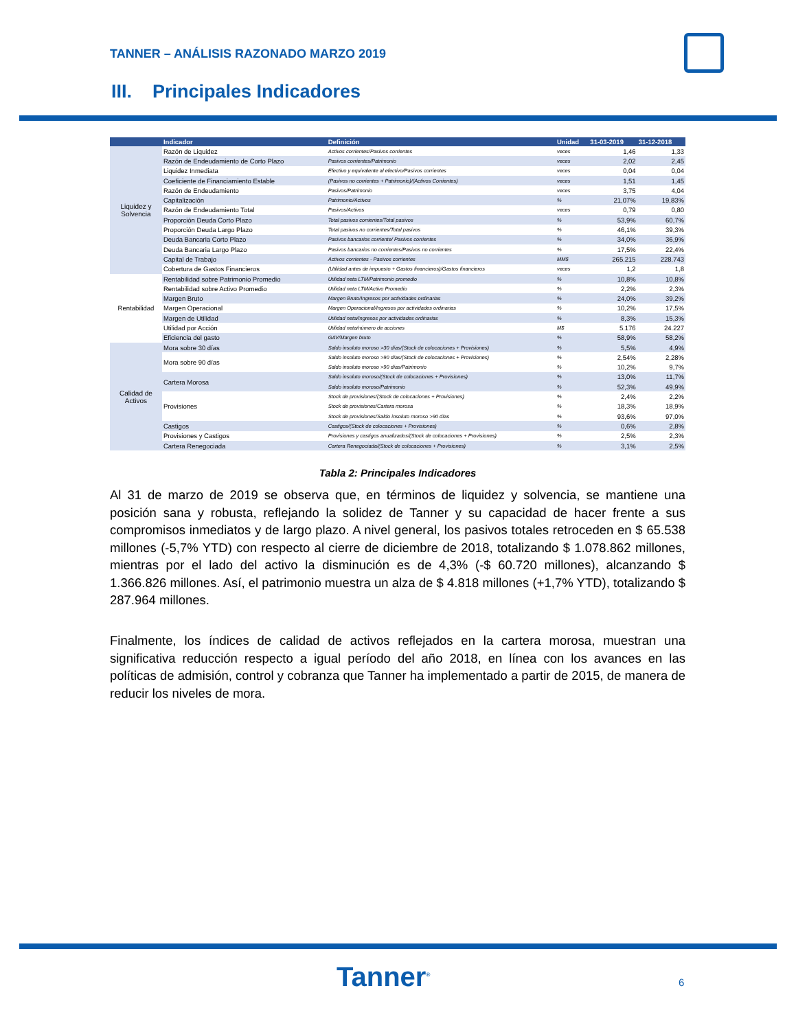TANNER – ANÁLISIS RAZONADO MARZO 2019
III. Principales Indicadores
| | Indicador | Definición | Unidad | 31-03-2019 | 31-12-2018 |
| --- | --- | --- | --- | --- | --- |
| Liquidez y Solvencia | Razón de Liquidez | Activos corrientes/Pasivos corrientes | veces | 1,46 | 1,33 |
| | Razón de Endeudamiento de Corto Plazo | Pasivos corrientes/Patrimonio | veces | 2,02 | 2,45 |
| | Liquidez Inmediata | Efectivo y equivalente al efectivo/Pasivos corrientes | veces | 0,04 | 0,04 |
| | Coeficiente de Financiamiento Estable | (Pasivos no corrientes + Patrimonio)/(Activos Corrientes) | veces | 1,51 | 1,45 |
| | Razón de Endeudamiento | Pasivos/Patrimonio | veces | 3,75 | 4,04 |
| | Capitalización | Patrimonio/Activos | % | 21,07% | 19,83% |
| | Razón de Endeudamiento Total | Pasivos/Activos | veces | 0,79 | 0,80 |
| | Proporción Deuda Corto Plazo | Total pasivos corrientes/Total pasivos | % | 53,9% | 60,7% |
| | Proporción Deuda Largo Plazo | Total pasivos no corrientes/Total pasivos | % | 46,1% | 39,3% |
| | Deuda Bancaria Corto Plazo | Pasivos bancarios corriente/ Pasivos corrientes | % | 34,0% | 36,9% |
| | Deuda Bancaria Largo Plazo | Pasivos bancarios no corrientes/Pasivos no corrientes | % | 17,5% | 22,4% |
| | Capital de Trabajo | Activos corrientes - Pasivos corrientes | MM$ | 265.215 | 228.743 |
| | Cobertura de Gastos Financieros | (Utilidad antes de impuesto + Gastos financieros)/Gastos financieros | veces | 1,2 | 1,8 |
| Rentabilidad | Rentabilidad sobre Patrimonio Promedio | Utilidad neta LTM/Patrimonio promedio | % | 10,8% | 10,8% |
| | Rentabilidad sobre Activo Promedio | Utilidad neta LTM/Activo Promedio | % | 2,2% | 2,3% |
| | Margen Bruto | Margen Bruto/Ingresos por actividades ordinarias | % | 24,0% | 39,2% |
| | Margen Operacional | Margen Operacional/Ingresos por actividades ordinarias | % | 10,2% | 17,5% |
| | Margen de Utilidad | Utilidad neta/Ingresos por actividades ordinarias | % | 8,3% | 15,3% |
| | Utilidad por Acción | Utilidad neta/número de acciones | M$ | 5.176 | 24.227 |
| | Eficiencia del gasto | GAV/Margen bruto | % | 58,9% | 58,2% |
| Calidad de Activos | Mora sobre 30 días | Saldo insoluto moroso >30 días/(Stock de colocaciones + Provisiones) | % | 5,5% | 4,9% |
| | Mora sobre 90 días | Saldo insoluto moroso >90 días/(Stock de colocaciones + Provisiones) | % | 2,54% | 2,28% |
| | | Saldo insoluto moroso >90 días/Patrimonio | % | 10,2% | 9,7% |
| | Cartera Morosa | Saldo insoluto moroso/(Stock de colocaciones + Provisiones) | % | 13,0% | 11,7% |
| | | Saldo insoluto moroso/Patrimonio | % | 52,3% | 49,9% |
| | Provisiones | Stock de provisiones/(Stock de colocaciones + Provisiones) | % | 2,4% | 2,2% |
| | | Stock de provisiones/Cartera morosa | % | 18,3% | 18,9% |
| | | Stock de provisiones/Saldo insoluto moroso >90 días | % | 93,6% | 97,0% |
| | Castigos | Castigos/(Stock de colocaciones + Provisiones) | % | 0,6% | 2,8% |
| | Provisiones y Castigos | Provisiones y castigos anualizados/(Stock de colocaciones + Provisiones) | % | 2,5% | 2,3% |
| | Cartera Renegociada | Cartera Renegociada/(Stock de colocaciones + Provisiones) | % | 3,1% | 2,5% |
Tabla 2: Principales Indicadores
Al 31 de marzo de 2019 se observa que, en términos de liquidez y solvencia, se mantiene una posición sana y robusta, reflejando la solidez de Tanner y su capacidad de hacer frente a sus compromisos inmediatos y de largo plazo. A nivel general, los pasivos totales retroceden en $ 65.538 millones (-5,7% YTD) con respecto al cierre de diciembre de 2018, totalizando $ 1.078.862 millones, mientras por el lado del activo la disminución es de 4,3% (-$ 60.720 millones), alcanzando $ 1.366.826 millones. Así, el patrimonio muestra un alza de $ 4.818 millones (+1,7% YTD), totalizando $ 287.964 millones.
Finalmente, los índices de calidad de activos reflejados en la cartera morosa, muestran una significativa reducción respecto a igual período del año 2018, en línea con los avances en las políticas de admisión, control y cobranza que Tanner ha implementado a partir de 2015, de manera de reducir los niveles de mora.
Tanner<sup>®</sup> 6